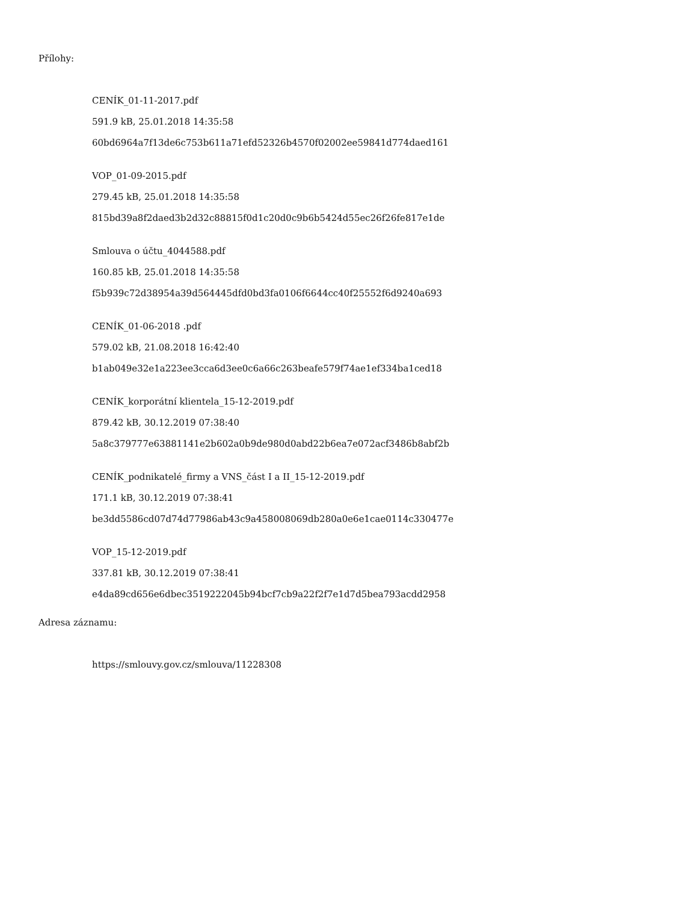Přílohy:
CENÍK_01-11-2017.pdf
591.9 kB, 25.01.2018 14:35:58
60bd6964a7f13de6c753b611a71efd52326b4570f02002ee59841d774daed161
VOP_01-09-2015.pdf
279.45 kB, 25.01.2018 14:35:58
815bd39a8f2daed3b2d32c88815f0d1c20d0c9b6b5424d55ec26f26fe817e1de
Smlouva o účtu_4044588.pdf
160.85 kB, 25.01.2018 14:35:58
f5b939c72d38954a39d564445dfd0bd3fa0106f6644cc40f25552f6d9240a693
CENÍK_01-06-2018 .pdf
579.02 kB, 21.08.2018 16:42:40
b1ab049e32e1a223ee3cca6d3ee0c6a66c263beafe579f74ae1ef334ba1ced18
CENÍK_korporátní klientela_15-12-2019.pdf
879.42 kB, 30.12.2019 07:38:40
5a8c379777e63881141e2b602a0b9de980d0abd22b6ea7e072acf3486b8abf2b
CENÍK_podnikatelé_firmy a VNS_část I a II_15-12-2019.pdf
171.1 kB, 30.12.2019 07:38:41
be3dd5586cd07d74d77986ab43c9a458008069db280a0e6e1cae0114c330477e
VOP_15-12-2019.pdf
337.81 kB, 30.12.2019 07:38:41
e4da89cd656e6dbec3519222045b94bcf7cb9a22f2f7e1d7d5bea793acdd2958
Adresa záznamu:
https://smlouvy.gov.cz/smlouva/11228308